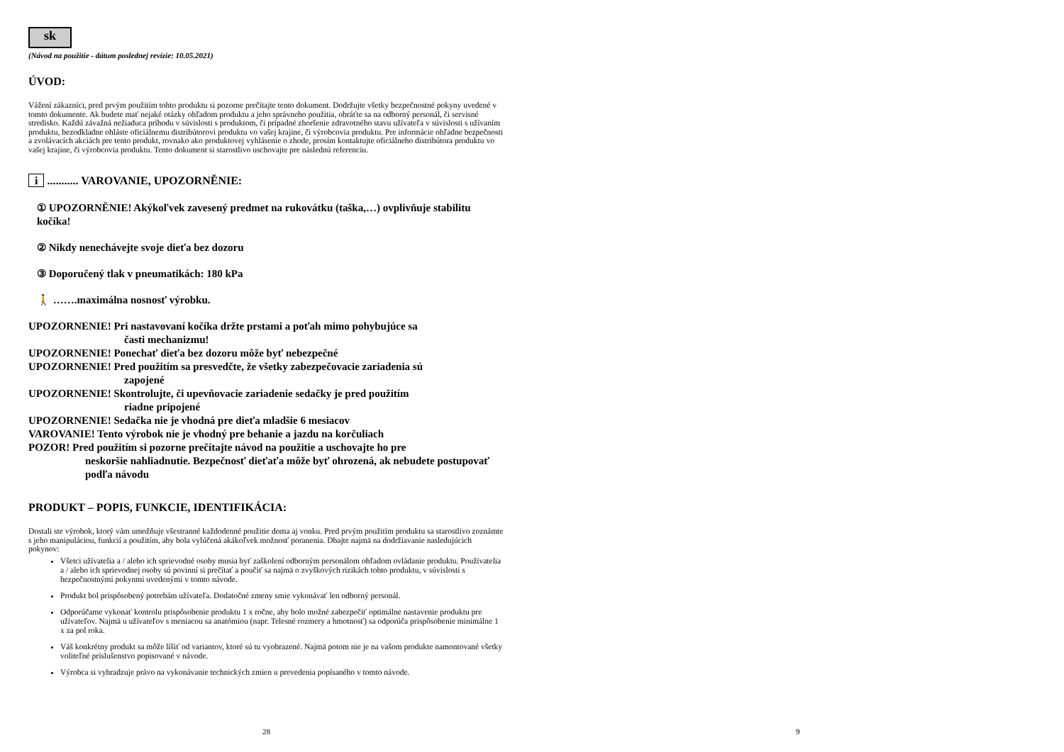sk
(Návod na použitie - dátum poslednej revízie: 10.05.2021)
ÚVOD:
Vážení zákazníci, pred prvým použitím tohto produktu si pozorne prečítajte tento dokument. Dodržujte všetky bezpečnostné pokyny uvedené v tomto dokumente. Ak budete mať nejaké otázky ohľadom produktu a jeho správneho použitia, obráťte sa na odborný personál, či servisné stredisko. Každú závažná nežiaduca príhodu v súvislosti s produktom, či prípadné zhoršenie zdravotného stavu užívateľa v súvislosti s užívaním produktu, bezodkladne ohláste oficiálnemu distribútorovi produktu vo vašej krajine, či výrobcovia produktu. Pre informácie ohľadne bezpečnosti a zvolávacích akciách pre tento produkt, rovnako ako produktovej vyhlásenie o zhode, prosím kontaktujte oficiálneho distribútora produktu vo vašej krajine, či výrobcovia produktu. Tento dokument si starostlivo uschovajte pre následnú referenciu.
i ........... VAROVANIE, UPOZORNĚNIE:
① UPOZORNĚNIE! Akýkoľvek zavesený predmet na rukovátku (taška,…) ovplivňuje stabilitu kočíka!
② Nikdy nenechávejte svoje dieťa bez dozoru
③ Doporučený tlak v pneumatikách: 180 kPa
🚶 …….maximálna nosnosť výrobku.
UPOZORNENIE! Pri nastavovaní kočíka držte prstami a poťah mimo pohybujúce sa
časti mechanizmu!
UPOZORNENIE! Ponechať dieťa bez dozoru môže byť nebezpečné
UPOZORNENIE! Pred použitím sa presvedčte, že všetky zabezpečovacie zariadenia sú
zapojené
UPOZORNENIE! Skontrolujte, či upevňovacie zariadenie sedačky je pred použitím
riadne pripojené
UPOZORNENIE! Sedačka nie je vhodná pre dieťa mladšie 6 mesiacov
VAROVANIE! Tento výrobok nie je vhodný pre behanie a jazdu na korčuliach
POZOR! Pred použitím si pozorne prečítajte návod na použitie a uschovajte ho pre
neskoršie nahliadnutie. Bezpečnosť dieťaťa môže byť ohrozená, ak nebudete postupovať podľa návodu
PRODUKT – POPIS, FUNKCIE, IDENTIFIKÁCIA:
Dostali ste výrobok, ktorý vám umožňuje všestranné každodenné použitie doma aj vonku. Pred prvým použitím produktu sa starostlivo zoznámte s jeho manipuláciou, funkcií a použitím, aby bola vylúčená akákoľvek možnosť poranenia. Dbajte najmä na dodržiavanie nasledujúcich pokynov:
Všetci užívatelia a / alebo ich sprievodné osoby musia byť zaškolení odborným personálom ohľadom ovládanie produktu. Používatelia a / alebo ich sprievodnej osoby sú povinní si prečítať a poučiť sa najmä o zvyškových rizikách tohto produktu, v súvislosti s bezpečnostnými pokynmi uvedenými v tomto návode.
Produkt bol prispôsobený potrebám užívateľa. Dodatočné zmeny smie vykonávať len odborný personál.
Odporúčame vykonať kontrolu prispôsobenie produktu 1 x ročne, aby bolo možné zabezpečiť optimálne nastavenie produktu pre užívateľov. Najmä u užívateľov s meniacou sa anatómiou (napr. Telesné rozmery a hmotnosť) sa odporúča prispôsobenie minimálne 1 x za pol roka.
Váš konkrétny produkt sa môže líšiť od variantov, ktoré sú tu vyobrazené. Najmä potom nie je na vašom produkte namontované všetky voliteľné príslušenstvo popisované v návode.
Výrobca si vyhradzuje právo na vykonávanie technických zmien u prevedenia popísaného v tomto návode.
28 9